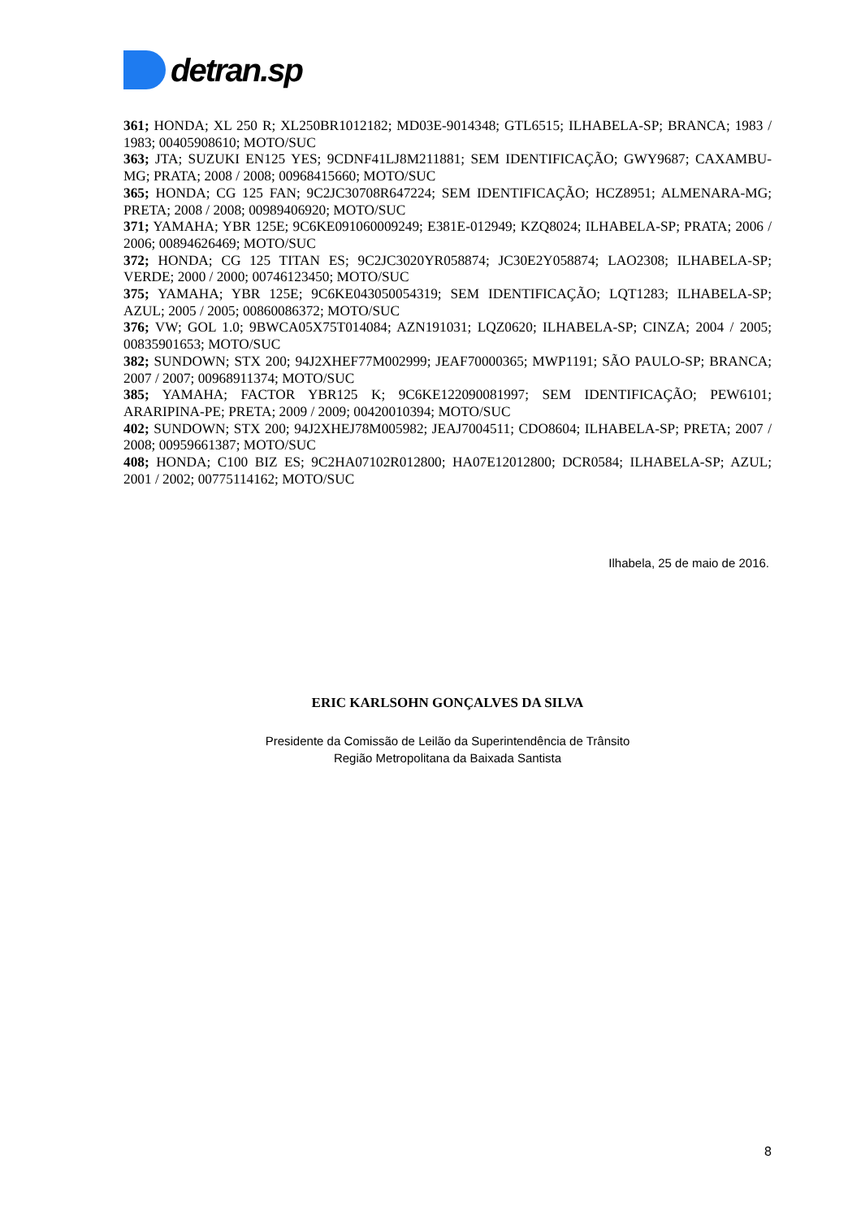detran.sp
361; HONDA; XL 250 R; XL250BR1012182; MD03E-9014348; GTL6515; ILHABELA-SP; BRANCA; 1983 / 1983; 00405908610; MOTO/SUC
363; JTA; SUZUKI EN125 YES; 9CDNF41LJ8M211881; SEM IDENTIFICAÇÃO; GWY9687; CAXAMBU-MG; PRATA; 2008 / 2008; 00968415660; MOTO/SUC
365; HONDA; CG 125 FAN; 9C2JC30708R647224; SEM IDENTIFICAÇÃO; HCZ8951; ALMENARA-MG; PRETA; 2008 / 2008; 00989406920; MOTO/SUC
371; YAMAHA; YBR 125E; 9C6KE091060009249; E381E-012949; KZQ8024; ILHABELA-SP; PRATA; 2006 / 2006; 00894626469; MOTO/SUC
372; HONDA; CG 125 TITAN ES; 9C2JC3020YR058874; JC30E2Y058874; LAO2308; ILHABELA-SP; VERDE; 2000 / 2000; 00746123450; MOTO/SUC
375; YAMAHA; YBR 125E; 9C6KE043050054319; SEM IDENTIFICAÇÃO; LQT1283; ILHABELA-SP; AZUL; 2005 / 2005; 00860086372; MOTO/SUC
376; VW; GOL 1.0; 9BWCA05X75T014084; AZN191031; LQZ0620; ILHABELA-SP; CINZA; 2004 / 2005; 00835901653; MOTO/SUC
382; SUNDOWN; STX 200; 94J2XHEF77M002999; JEAF70000365; MWP1191; SÃO PAULO-SP; BRANCA; 2007 / 2007; 00968911374; MOTO/SUC
385; YAMAHA; FACTOR YBR125 K; 9C6KE122090081997; SEM IDENTIFICAÇÃO; PEW6101; ARARIPINA-PE; PRETA; 2009 / 2009; 00420010394; MOTO/SUC
402; SUNDOWN; STX 200; 94J2XHEJ78M005982; JEAJ7004511; CDO8604; ILHABELA-SP; PRETA; 2007 / 2008; 00959661387; MOTO/SUC
408; HONDA; C100 BIZ ES; 9C2HA07102R012800; HA07E12012800; DCR0584; ILHABELA-SP; AZUL; 2001 / 2002; 00775114162; MOTO/SUC
Ilhabela, 25 de maio de 2016.
ERIC KARLSOHN GONÇALVES DA SILVA
Presidente da Comissão de Leilão da Superintendência de Trânsito
Região Metropolitana da Baixada Santista
8